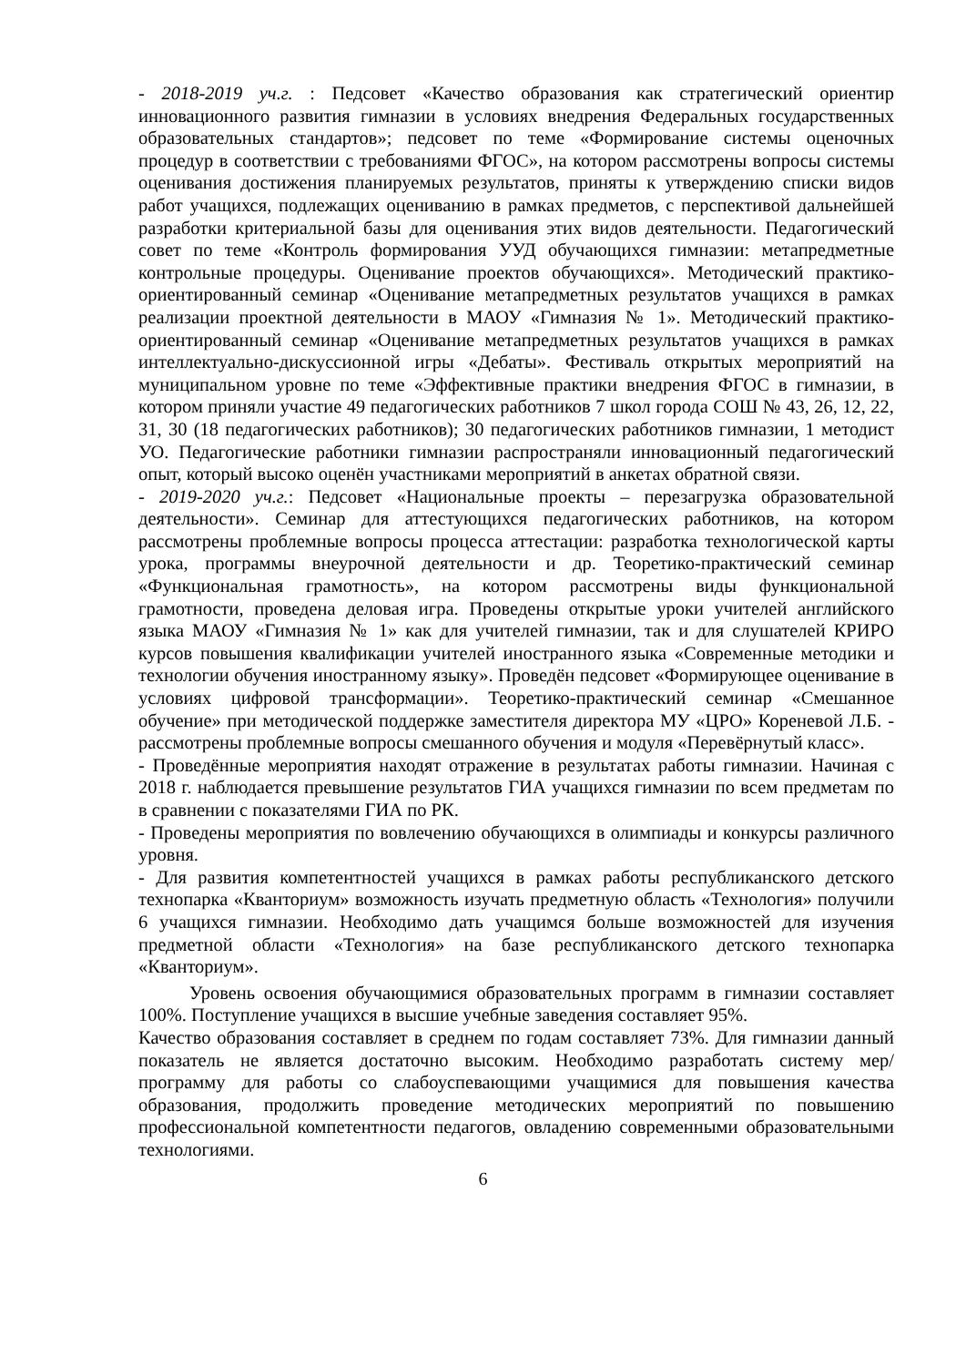- 2018-2019 уч.г. : Педсовет «Качество образования как стратегический ориентир инновационного развития гимназии в условиях внедрения Федеральных государственных образовательных стандартов»; педсовет по теме «Формирование системы оценочных процедур в соответствии с требованиями ФГОС», на котором рассмотрены вопросы системы оценивания достижения планируемых результатов, приняты к утверждению списки видов работ учащихся, подлежащих оцениванию в рамках предметов, с перспективой дальнейшей разработки критериальной базы для оценивания этих видов деятельности. Педагогический совет по теме «Контроль формирования УУД обучающихся гимназии: метапредметные контрольные процедуры. Оценивание проектов обучающихся». Методический практико-ориентированный семинар «Оценивание метапредметных результатов учащихся в рамках реализации проектной деятельности в МАОУ «Гимназия № 1». Методический практико-ориентированный семинар «Оценивание метапредметных результатов учащихся в рамках интеллектуально-дискуссионной игры «Дебаты». Фестиваль открытых мероприятий на муниципальном уровне по теме «Эффективные практики внедрения ФГОС в гимназии, в котором приняли участие 49 педагогических работников 7 школ города СОШ № 43, 26, 12, 22, 31, 30 (18 педагогических работников); 30 педагогических работников гимназии, 1 методист УО. Педагогические работники гимназии распространяли инновационный педагогический опыт, который высоко оценён участниками мероприятий в анкетах обратной связи.
- 2019-2020 уч.г.: Педсовет «Национальные проекты – перезагрузка образовательной деятельности». Семинар для аттестующихся педагогических работников, на котором рассмотрены проблемные вопросы процесса аттестации: разработка технологической карты урока, программы внеурочной деятельности и др. Теоретико-практический семинар «Функциональная грамотность», на котором рассмотрены виды функциональной грамотности, проведена деловая игра. Проведены открытые уроки учителей английского языка МАОУ «Гимназия № 1» как для учителей гимназии, так и для слушателей КРИРО курсов повышения квалификации учителей иностранного языка «Современные методики и технологии обучения иностранному языку». Проведён педсовет «Формирующее оценивание в условиях цифровой трансформации». Теоретико-практический семинар «Смешанное обучение» при методической поддержке заместителя директора МУ «ЦРО» Кореневой Л.Б. - рассмотрены проблемные вопросы смешанного обучения и модуля «Перевёрнутый класс».
- Проведённые мероприятия находят отражение в результатах работы гимназии. Начиная с 2018 г. наблюдается превышение результатов ГИА учащихся гимназии по всем предметам по в сравнении с показателями ГИА по РК.
- Проведены мероприятия по вовлечению обучающихся в олимпиады и конкурсы различного уровня.
- Для развития компетентностей учащихся в рамках работы республиканского детского технопарка «Кванториум» возможность изучать предметную область «Технология» получили 6 учащихся гимназии. Необходимо дать учащимся больше возможностей для изучения предметной области «Технология» на базе республиканского детского технопарка «Кванториум».
Уровень освоения обучающимися образовательных программ в гимназии составляет 100%. Поступление учащихся в высшие учебные заведения составляет 95%.
Качество образования составляет в среднем по годам составляет 73%. Для гимназии данный показатель не является достаточно высоким. Необходимо разработать систему мер/ программу для работы со слабоуспевающими учащимися для повышения качества образования, продолжить проведение методических мероприятий по повышению профессиональной компетентности педагогов, овладению современными образовательными технологиями.
6